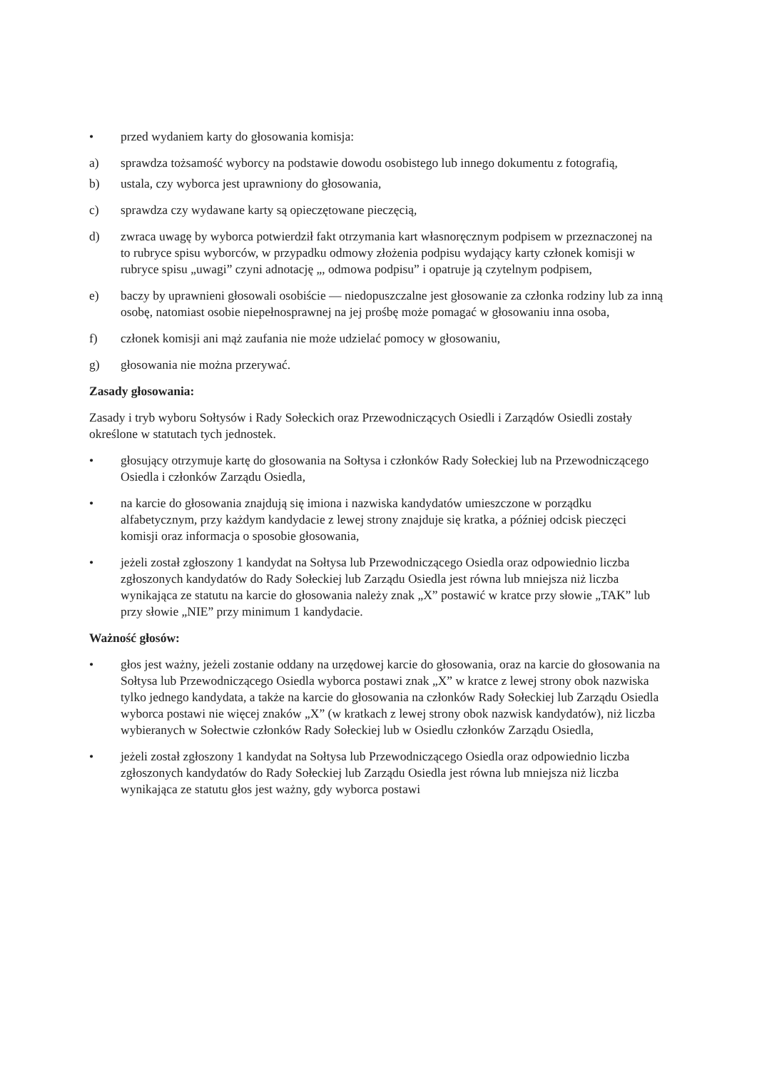• przed wydaniem karty do głosowania komisja:
a) sprawdza tożsamość wyborcy na podstawie dowodu osobistego lub innego dokumentu z fotografią,
b) ustala, czy wyborca jest uprawniony do głosowania,
c) sprawdza czy wydawane karty są opieczętowane pieczęcią,
d) zwraca uwagę by wyborca potwierdził fakt otrzymania kart własnoręcznym podpisem w przeznaczonej na to rubryce spisu wyborców, w przypadku odmowy złożenia podpisu wydający karty członek komisji w rubryce spisu „uwagi” czyni adnotację „, odmowa podpisu” i opatruje ją czytelnym podpisem,
e) baczy by uprawnieni głosowali osobiście — niedopuszczalne jest głosowanie za członka rodziny lub za inną osobę, natomiast osobie niepełnosprawnej na jej prośbę może pomagać w głosowaniu inna osoba,
f) członek komisji ani mąż zaufania nie może udzielać pomocy w głosowaniu,
g) głosowania nie można przerywać.
Zasady głosowania:
Zasady i tryb wyboru Sołtysów i Rady Sołeckich oraz Przewodniczących Osiedli i Zarządów Osiedli zostały określone w statutach tych jednostek.
• głosujący otrzymuje kartę do głosowania na Sołtysa i członków Rady Sołeckiej lub na Przewodniczącego Osiedla i członków Zarządu Osiedla,
• na karcie do głosowania znajdują się imiona i nazwiska kandydatów umieszczone w porządku alfabetycznym, przy każdym kandydacie z lewej strony znajduje się kratka, a później odcisk pieczęci komisji oraz informacja o sposobie głosowania,
• jeżeli został zgłoszony 1 kandydat na Sołtysa lub Przewodniczącego Osiedla oraz odpowiednio liczba zgłoszonych kandydatów do Rady Sołeckiej lub Zarządu Osiedla jest równa lub mniejsza niż liczba wynikająca ze statutu na karcie do głosowania należy znak „X” postawić w kratce przy słowie „TAK” lub przy słowie „NIE” przy minimum 1 kandydacie.
Ważność głosów:
• głos jest ważny, jeżeli zostanie oddany na urzędowej karcie do głosowania, oraz na karcie do głosowania na Sołtysa lub Przewodniczącego Osiedla wyborca postawi znak „X” w kratce z lewej strony obok nazwiska tylko jednego kandydata, a także na karcie do głosowania na członków Rady Sołeckiej lub Zarządu Osiedla wyborca postawi nie więcej znaków „X” (w kratkach z lewej strony obok nazwisk kandydatów), niż liczba wybieranych w Sołectwie członków Rady Sołeckiej lub w Osiedlu członków Zarządu Osiedla,
• jeżeli został zgłoszony 1 kandydat na Sołtysa lub Przewodniczącego Osiedla oraz odpowiednio liczba zgłoszonych kandydatów do Rady Sołeckiej lub Zarządu Osiedla jest równa lub mniejsza niż liczba wynikająca ze statutu głos jest ważny, gdy wyborca postawi